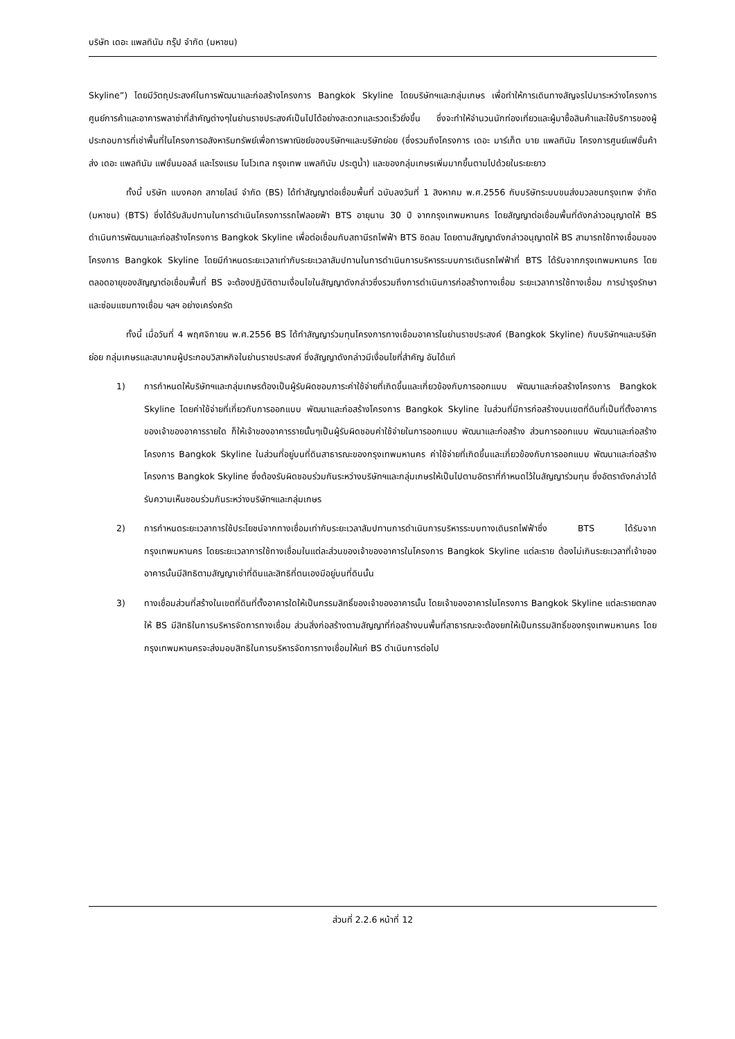บริษัท เดอะ แพลทินัม กรุ๊ป จำกัด (มหาชน)
Skyline”) โดยมีวัตถุประสงค์ในการพัฒนาและก่อสร้างโครงการ Bangkok Skyline โดยบริษัทฯและกลุ่มเกษร เพื่อทำให้การเดินทางสัญจรไปมาระหว่างโครงการศูนย์การค้าและอาคารพลาซ่าที่สำคัญต่างๆในย่านราชประสงค์เป็นไปได้อย่างสะดวกและรวดเร็วยิ่งขึ้น ซึ่งจะทำให้จำนวนนักท่องเที่ยวและผู้มาซื้อสินค้าและใช้บริการของผู้ประกอบการที่เช่าพื้นที่ในโครงการอสังหาริมทรัพย์เพื่อการพาณิชย์ของบริษัทฯและบริษัทย่อย (ซึ่งรวมถึงโครงการ เดอะ มาร์เก็ต บาย แพลทินัม โครงการศูนย์แฟชั่นค้าส่ง เดอะ แพลทินัม แฟชั่นมอลล์ และโรงแรม โนโวเทล กรุงเทพ แพลทินัม ประตูน้ำ) และของกลุ่มเกษรเพิ่มมากขึ้นตามไปด้วยในระยะยาว
ทั้งนี้ บริษัท แบงคอก สกายไลน์ จำกัด (BS) ได้ทำสัญญาต่อเชื่อมพื้นที่ ฉบับลงวันที่ 1 สิงหาคม พ.ศ.2556 กับบริษัทระบบขนส่งมวลชนกรุงเทพ จำกัด (มหาชน) (BTS) ซึ่งได้รับสัมปทานในการดำเนินโครงการรถไฟลอยฟ้า BTS อายุนาน 30 ปี จากกรุงเทพมหานคร โดยสัญญาต่อเชื่อมพื้นที่ดังกล่าวอนุญาตให้ BS ดำเนินการพัฒนาและก่อสร้างโครงการ Bangkok Skyline เพื่อต่อเชื่อมกับสถานีรถไฟฟ้า BTS ชิดลม โดยตามสัญญาดังกล่าวอนุญาตให้ BS สามารถใช้ทางเชื่อมของโครงการ Bangkok Skyline โดยมีกำหนดระยะเวลาเท่ากับระยะเวลาสัมปทานในการดำเนินการบริหารระบบการเดินรถไฟฟ้าที่ BTS ได้รับจากกรุงเทพมหานคร โดยตลอดอายุของสัญญาต่อเชื่อมพื้นที่ BS จะต้องปฏิบัติตามเงื่อนไขในสัญญาดังกล่าวซึ่งรวมถึงการดำเนินการก่อสร้างทางเชื่อม ระยะเวลาการใช้ทางเชื่อม การบำรุงรักษาและซ่อมแซมทางเชื่อม ฯลฯ อย่างเคร่งครัด
ทั้งนี้ เมื่อวันที่ 4 พฤศจิกายน พ.ศ.2556 BS ได้ทำสัญญาร่วมทุนโครงการทางเชื่อมอาคารในย่านราชประสงค์ (Bangkok Skyline) กับบริษัทฯและบริษัทย่อย กลุ่มเกษรและสมาคมผู้ประกอบวิสาหกิจในย่านราชประสงค์ ซึ่งสัญญาดังกล่าวมีเงื่อนไขที่สำคัญ อันได้แก่
1) การกำหนดให้บริษัทฯและกลุ่มเกษรต้องเป็นผู้รับผิดชอบภาระค่าใช้จ่ายที่เกิดขึ้นและเกี่ยวข้องกับการออกแบบ พัฒนาและก่อสร้างโครงการ Bangkok Skyline โดยค่าใช้จ่ายที่เกี่ยวกับการออกแบบ พัฒนาและก่อสร้างโครงการ Bangkok Skyline ในส่วนที่มีการก่อสร้างบนเขตที่ดินที่เป็นที่ตั้งอาคารของเจ้าของอาคารรายใด ก็ให้เจ้าของอาคารรายนั้นๆเป็นผู้รับผิดชอบค่าใช้จ่ายในการออกแบบ พัฒนาและก่อสร้าง ส่วนการออกแบบ พัฒนาและก่อสร้างโครงการ Bangkok Skyline ในส่วนที่อยู่บนที่ดินสาธารณะของกรุงเทพมหานคร ค่าใช้จ่ายที่เกิดขึ้นและเกี่ยวข้องกับการออกแบบ พัฒนาและก่อสร้างโครงการ Bangkok Skyline ซึ่งต้องรับผิดชอบร่วมกันระหว่างบริษัทฯและกลุ่มเกษรให้เป็นไปตามอัตราที่กำหนดไว้ในสัญญาร่วมทุน ซึ่งอัตราดังกล่าวได้รับความเห็นชอบร่วมกันระหว่างบริษัทฯและกลุ่มเกษร
2) การกำหนดระยะเวลาการใช้ประโยชน์จากทางเชื่อมเท่ากับระยะเวลาสัมปทานการดำเนินการบริหารระบบทางเดินรถไฟฟ้าซึ่ง BTS ได้รับจากกรุงเทพมหานคร โดยระยะเวลาการใช้ทางเชื่อมในแต่ละส่วนของเจ้าของอาคารในโครงการ Bangkok Skyline แต่ละราย ต้องไม่เกินระยะเวลาที่เจ้าของอาคารนั้นมีสิทธิตามสัญญาเช่าที่ดินและสิทธิที่ตนเองมีอยู่บนที่ดินนั้น
3) ทางเชื่อมส่วนที่สร้างในเขตที่ดินที่ตั้งอาคารใดให้เป็นกรรมสิทธิ์ของเจ้าของอาคารนั้น โดยเจ้าของอาคารในโครงการ Bangkok Skyline แต่ละรายตกลงให้ BS มีสิทธิในการบริหารจัดการทางเชื่อม ส่วนสิ่งก่อสร้างตามสัญญาที่ก่อสร้างบนพื้นที่สาธารณะจะต้องยกให้เป็นกรรมสิทธิ์ของกรุงเทพมหานคร โดยกรุงเทพมหานครจะส่งมอบสิทธิในการบริหารจัดการทางเชื่อมให้แก่ BS ดำเนินการต่อไป
ส่วนที่ 2.2.6 หน้าที่ 12